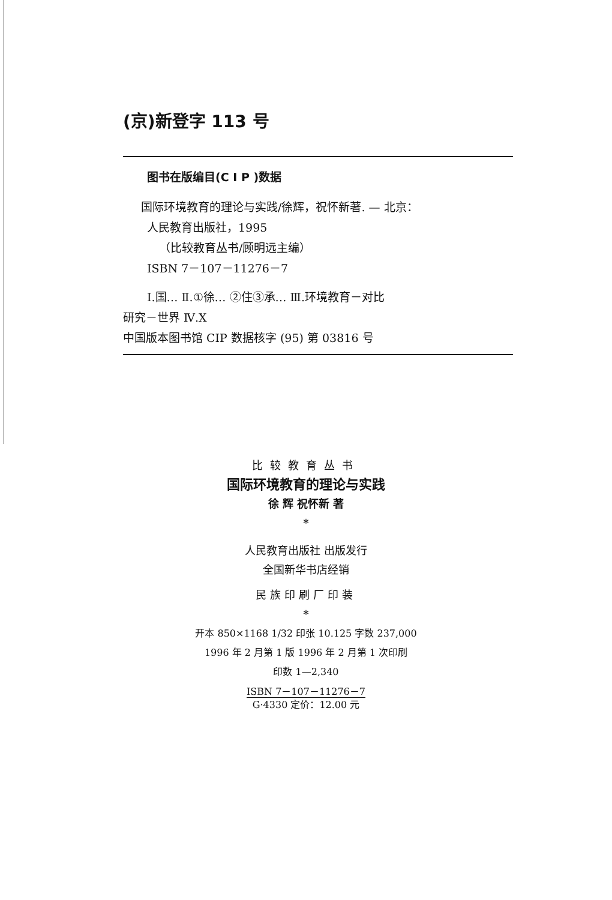(京)新登字 113 号
图书在版编目(C I P )数据
国际环境教育的理论与实践/徐辉，祝怀新著. — 北京：
人民教育出版社，1995
（比较教育丛书/顾明远主编）
ISBN 7－107－11276－7
I.国… Ⅱ.①徐… ②住③承… Ⅲ.环境教育－对比
研究－世界 Ⅳ.X
中国版本图书馆 CIP 数据核字 (95) 第 03816 号
比较教育丛书
国际环境教育的理论与实践
徐 辉 祝怀新 著
*
人民教育出版社 出版发行
全国新华书店经销
民族印刷厂印装
*
开本 850×1168 1/32 印张 10.125 字数 237,000
1996 年 2 月第 1 版 1996 年 2 月第 1 次印刷
印数 1—2,340
ISBN 7－107－11276－7
G·4330 定价：12.00 元